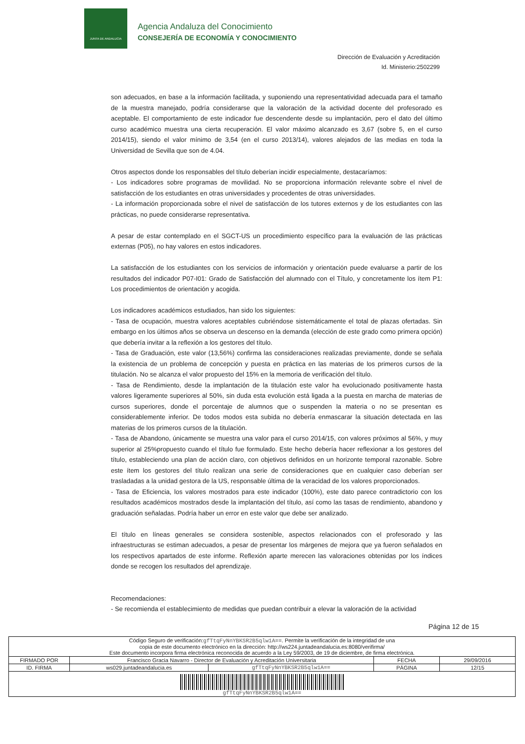JUNTA DE ANDALUCIA
Agencia Andaluza del Conocimiento
CONSEJERÍA DE ECONOMÍA Y CONOCIMIENTO
Dirección de Evaluación y Acreditación
Id. Ministerio:2502299
son adecuados, en base a la información facilitada, y suponiendo una representatividad adecuada para el tamaño de la muestra manejado, podría considerarse que la valoración de la actividad docente del profesorado es aceptable. El comportamiento de este indicador fue descendente desde su implantación, pero el dato del último curso académico muestra una cierta recuperación. El valor máximo alcanzado es 3,67 (sobre 5, en el curso 2014/15), siendo el valor mínimo de 3,54 (en el curso 2013/14), valores alejados de las medias en toda la Universidad de Sevilla que son de 4.04.
Otros aspectos donde los responsables del título deberían incidir especialmente, destacaríamos:
- Los indicadores sobre programas de movilidad. No se proporciona información relevante sobre el nivel de satisfacción de los estudiantes en otras universidades y procedentes de otras universidades.
- La información proporcionada sobre el nivel de satisfacción de los tutores externos y de los estudiantes con las prácticas, no puede considerarse representativa.
A pesar de estar contemplado en el SGCT-US un procedimiento específico para la evaluación de las prácticas externas (P05), no hay valores en estos indicadores.
La satisfacción de los estudiantes con los servicios de información y orientación puede evaluarse a partir de los resultados del indicador P07-I01: Grado de Satisfacción del alumnado con el Título, y concretamente los ítem P1: Los procedimientos de orientación y acogida.
Los indicadores académicos estudiados, han sido los siguientes:
- Tasa de ocupación, muestra valores aceptables cubriéndose sistemáticamente el total de plazas ofertadas. Sin embargo en los últimos años se observa un descenso en la demanda (elección de este grado como primera opción) que debería invitar a la reflexión a los gestores del título.
- Tasa de Graduación, este valor (13,56%) confirma las consideraciones realizadas previamente, donde se señala la existencia de un problema de concepción y puesta en práctica en las materias de los primeros cursos de la titulación. No se alcanza el valor propuesto del 15% en la memoria de verificación del título.
- Tasa de Rendimiento, desde la implantación de la titulación este valor ha evolucionado positivamente hasta valores ligeramente superiores al 50%, sin duda esta evolución está ligada a la puesta en marcha de materias de cursos superiores, donde el porcentaje de alumnos que o suspenden la materia o no se presentan es considerablemente inferior. De todos modos esta subida no debería enmascarar la situación detectada en las materias de los primeros cursos de la titulación.
- Tasa de Abandono, únicamente se muestra una valor para el curso 2014/15, con valores próximos al 56%, y muy superior al 25%propuesto cuando el título fue formulado. Este hecho debería hacer reflexionar a los gestores del título, estableciendo una plan de acción claro, con objetivos definidos en un horizonte temporal razonable. Sobre este ítem los gestores del título realizan una serie de consideraciones que en cualquier caso deberían ser trasladadas a la unidad gestora de la US, responsable última de la veracidad de los valores proporcionados.
- Tasa de Eficiencia, los valores mostrados para este indicador (100%), este dato parece contradictorio con los resultados académicos mostrados desde la implantación del título, así como las tasas de rendimiento, abandono y graduación señaladas. Podría haber un error en este valor que debe ser analizado.
El título en líneas generales se considera sostenible, aspectos relacionados con el profesorado y las infraestructuras se estiman adecuados, a pesar de presentar los márgenes de mejora que ya fueron señalados en los respectivos apartados de este informe. Reflexión aparte merecen las valoraciones obtenidas por los índices donde se recogen los resultados del aprendizaje.
Recomendaciones:
- Se recomienda el establecimiento de medidas que puedan contribuir a elevar la valoración de la actividad
Página 12 de 15
| Código Seguro de verificación: gfTtqFyNnYBKSR2B5qlw1A== . Permite la verificación de la integridad de una copia de este documento electrónico en la dirección: http://ws224.juntadeandalucia.es:8080/verifirma/ Este documento incorpora firma electrónica reconocida de acuerdo a la Ley 59/2003, de 19 de diciembre, de firma electrónica. | | | | |
| FIRMADO POR | Francisco Gracia Navarro - Director de Evaluación y Acreditación Universitaria | | FECHA | 29/09/2016 |
| ID. FIRMA | ws029.juntadeandalucia.es | gfTtqFyNnYBKSR2B5qlw1A== | PÁGINA | 12/15 |
| gfTtqFyNnYBKSR2B5qlw1A== | | | | |